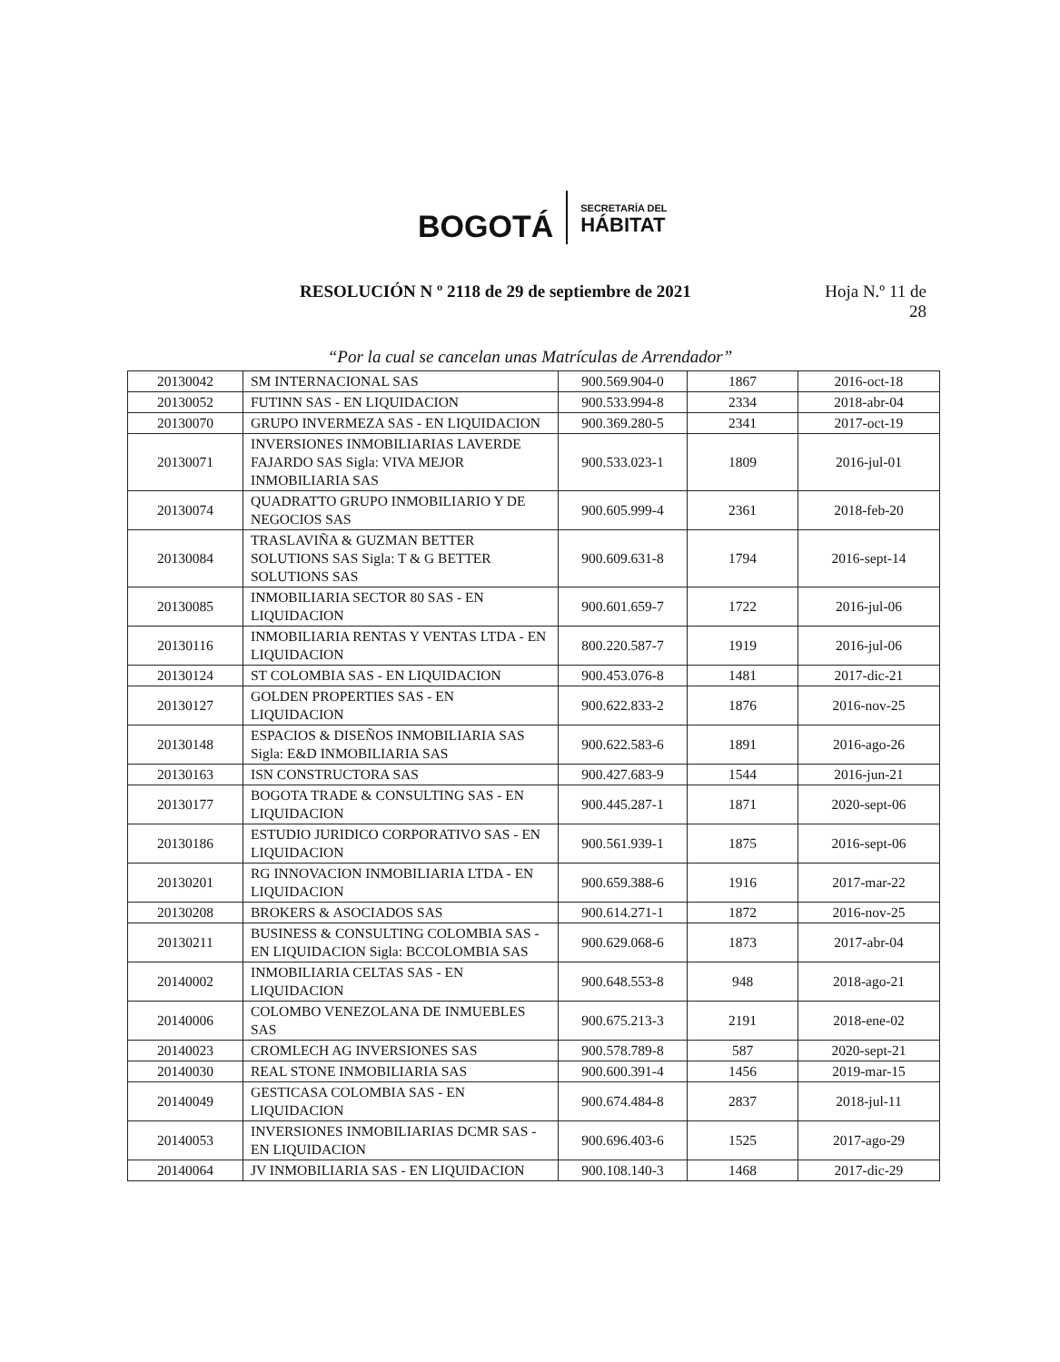BOGOTÁ
SECRETARÍA DEL
HÁBITAT
RESOLUCIÓN N º 2118 de 29 de septiembre de 2021
Hoja N.º 11 de
28
“Por la cual se cancelan unas Matrículas de Arrendador”
| 20130042 | SM INTERNACIONAL SAS | 900.569.904-0 | 1867 | 2016-oct-18 |
| 20130052 | FUTINN SAS - EN LIQUIDACION | 900.533.994-8 | 2334 | 2018-abr-04 |
| 20130070 | GRUPO INVERMEZA SAS - EN LIQUIDACION | 900.369.280-5 | 2341 | 2017-oct-19 |
| 20130071 | INVERSIONES INMOBILIARIAS LAVERDE FAJARDO SAS Sigla: VIVA MEJOR INMOBILIARIA SAS | 900.533.023-1 | 1809 | 2016-jul-01 |
| 20130074 | QUADRATTO GRUPO INMOBILIARIO Y DE NEGOCIOS SAS | 900.605.999-4 | 2361 | 2018-feb-20 |
| 20130084 | TRASLAVIÑA & GUZMAN BETTER SOLUTIONS SAS Sigla: T & G BETTER SOLUTIONS SAS | 900.609.631-8 | 1794 | 2016-sept-14 |
| 20130085 | INMOBILIARIA SECTOR 80 SAS - EN LIQUIDACION | 900.601.659-7 | 1722 | 2016-jul-06 |
| 20130116 | INMOBILIARIA RENTAS Y VENTAS LTDA - EN LIQUIDACION | 800.220.587-7 | 1919 | 2016-jul-06 |
| 20130124 | ST COLOMBIA SAS - EN LIQUIDACION | 900.453.076-8 | 1481 | 2017-dic-21 |
| 20130127 | GOLDEN PROPERTIES SAS - EN LIQUIDACION | 900.622.833-2 | 1876 | 2016-nov-25 |
| 20130148 | ESPACIOS & DISEÑOS INMOBILIARIA SAS Sigla: E&D INMOBILIARIA SAS | 900.622.583-6 | 1891 | 2016-ago-26 |
| 20130163 | ISN CONSTRUCTORA SAS | 900.427.683-9 | 1544 | 2016-jun-21 |
| 20130177 | BOGOTA TRADE & CONSULTING SAS - EN LIQUIDACION | 900.445.287-1 | 1871 | 2020-sept-06 |
| 20130186 | ESTUDIO JURIDICO CORPORATIVO SAS - EN LIQUIDACION | 900.561.939-1 | 1875 | 2016-sept-06 |
| 20130201 | RG INNOVACION INMOBILIARIA LTDA - EN LIQUIDACION | 900.659.388-6 | 1916 | 2017-mar-22 |
| 20130208 | BROKERS & ASOCIADOS SAS | 900.614.271-1 | 1872 | 2016-nov-25 |
| 20130211 | BUSINESS & CONSULTING COLOMBIA SAS - EN LIQUIDACION Sigla: BCCOLOMBIA SAS | 900.629.068-6 | 1873 | 2017-abr-04 |
| 20140002 | INMOBILIARIA CELTAS SAS - EN LIQUIDACION | 900.648.553-8 | 948 | 2018-ago-21 |
| 20140006 | COLOMBO VENEZOLANA DE INMUEBLES SAS | 900.675.213-3 | 2191 | 2018-ene-02 |
| 20140023 | CROMLECH AG INVERSIONES SAS | 900.578.789-8 | 587 | 2020-sept-21 |
| 20140030 | REAL STONE INMOBILIARIA SAS | 900.600.391-4 | 1456 | 2019-mar-15 |
| 20140049 | GESTICASA COLOMBIA SAS - EN LIQUIDACION | 900.674.484-8 | 2837 | 2018-jul-11 |
| 20140053 | INVERSIONES INMOBILIARIAS DCMR SAS - EN LIQUIDACION | 900.696.403-6 | 1525 | 2017-ago-29 |
| 20140064 | JV INMOBILIARIA SAS - EN LIQUIDACION | 900.108.140-3 | 1468 | 2017-dic-29 |